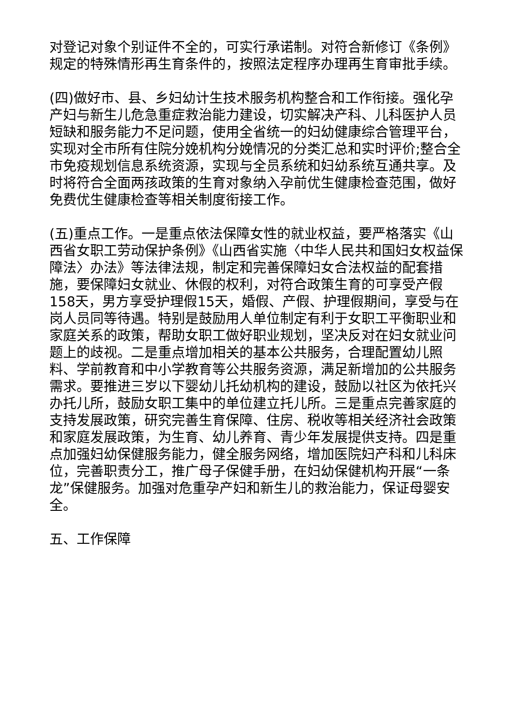对登记对象个别证件不全的，可实行承诺制。对符合新修订《条例》规定的特殊情形再生育条件的，按照法定程序办理再生育审批手续。
(四)做好市、县、乡妇幼计生技术服务机构整合和工作衔接。强化孕产妇与新生儿危急重症救治能力建设，切实解决产科、儿科医护人员短缺和服务能力不足问题，使用全省统一的妇幼健康综合管理平台，实现对全市所有住院分娩机构分娩情况的分类汇总和实时评价;整合全市免疫规划信息系统资源，实现与全员系统和妇幼系统互通共享。及时将符合全面两孩政策的生育对象纳入孕前优生健康检查范围，做好免费优生健康检查等相关制度衔接工作。
(五)重点工作。一是重点依法保障女性的就业权益，要严格落实《山西省女职工劳动保护条例》《山西省实施〈中华人民共和国妇女权益保障法〉办法》等法律法规，制定和完善保障妇女合法权益的配套措施，要保障妇女就业、休假的权利，对符合政策生育的可享受产假158天，男方享受护理假15天，婚假、产假、护理假期间，享受与在岗人员同等待遇。特别是鼓励用人单位制定有利于女职工平衡职业和家庭关系的政策，帮助女职工做好职业规划，坚决反对在妇女就业问题上的歧视。二是重点增加相关的基本公共服务，合理配置幼儿照料、学前教育和中小学教育等公共服务资源，满足新增加的公共服务需求。要推进三岁以下婴幼儿托幼机构的建设，鼓励以社区为依托兴办托儿所，鼓励女职工集中的单位建立托儿所。三是重点完善家庭的支持发展政策，研究完善生育保障、住房、税收等相关经济社会政策和家庭发展政策，为生育、幼儿养育、青少年发展提供支持。四是重点加强妇幼保健服务能力，健全服务网络，增加医院妇产科和儿科床位，完善职责分工，推广母子保健手册，在妇幼保健机构开展“一条龙”保健服务。加强对危重孕产妇和新生儿的救治能力，保证母婴安全。
五、工作保障